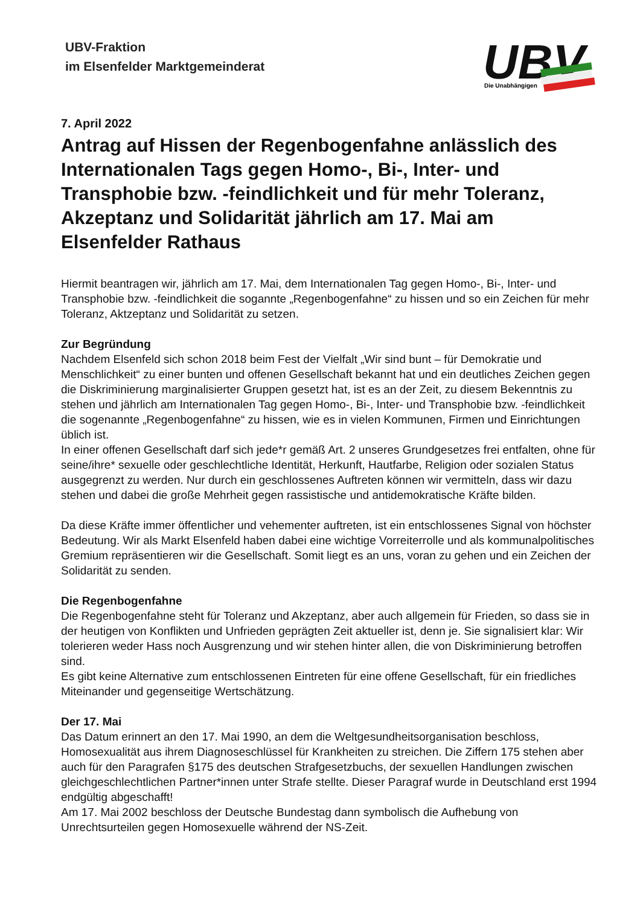UBV-Fraktion
im Elsenfelder Marktgemeinderat
UBV
Die Unabhängigen
7. April 2022
Antrag auf Hissen der Regenbogenfahne anlässlich des Internationalen Tags gegen Homo-, Bi-, Inter- und Transphobie bzw. -feindlichkeit und für mehr Toleranz, Akzeptanz und Solidarität jährlich am 17. Mai am Elsenfelder Rathaus
Hiermit beantragen wir, jährlich am 17. Mai, dem Internationalen Tag gegen Homo-, Bi-, Inter- und Transphobie bzw. -feindlichkeit die sogannte „Regenbogenfahne“ zu hissen und so ein Zeichen für mehr Toleranz, Aktzeptanz und Solidarität zu setzen.
Zur Begründung
Nachdem Elsenfeld sich schon 2018 beim Fest der Vielfalt „Wir sind bunt – für Demokratie und Menschlichkeit“ zu einer bunten und offenen Gesellschaft bekannt hat und ein deutliches Zeichen gegen die Diskriminierung marginalisierter Gruppen gesetzt hat, ist es an der Zeit, zu diesem Bekenntnis zu stehen und jährlich am Internationalen Tag gegen Homo-, Bi-, Inter- und Transphobie bzw. -feindlichkeit die sogenannte „Regenbogenfahne“ zu hissen, wie es in vielen Kommunen, Firmen und Einrichtungen üblich ist.
In einer offenen Gesellschaft darf sich jede*r gemäß Art. 2 unseres Grundgesetzes frei entfalten, ohne für seine/ihre* sexuelle oder geschlechtliche Identität, Herkunft, Hautfarbe, Religion oder sozialen Status ausgegrenzt zu werden. Nur durch ein geschlossenes Auftreten können wir vermitteln, dass wir dazu stehen und dabei die große Mehrheit gegen rassistische und antidemokratische Kräfte bilden.
Da diese Kräfte immer öffentlicher und vehementer auftreten, ist ein entschlossenes Signal von höchster Bedeutung. Wir als Markt Elsenfeld haben dabei eine wichtige Vorreiterrolle und als kommunalpolitisches Gremium repräsentieren wir die Gesellschaft. Somit liegt es an uns, voran zu gehen und ein Zeichen der Solidarität zu senden.
Die Regenbogenfahne
Die Regenbogenfahne steht für Toleranz und Akzeptanz, aber auch allgemein für Frieden, so dass sie in der heutigen von Konflikten und Unfrieden geprägten Zeit aktueller ist, denn je. Sie signalisiert klar: Wir tolerieren weder Hass noch Ausgrenzung und wir stehen hinter allen, die von Diskriminierung betroffen sind.
Es gibt keine Alternative zum entschlossenen Eintreten für eine offene Gesellschaft, für ein friedliches Miteinander und gegenseitige Wertschätzung.
Der 17. Mai
Das Datum erinnert an den 17. Mai 1990, an dem die Weltgesundheitsorganisation beschloss, Homosexualität aus ihrem Diagnoseschlüssel für Krankheiten zu streichen. Die Ziffern 175 stehen aber auch für den Paragrafen §175 des deutschen Strafgesetzbuchs, der sexuellen Handlungen zwischen gleichgeschlechtlichen Partner*innen unter Strafe stellte. Dieser Paragraf wurde in Deutschland erst 1994 endgültig abgeschafft!
Am 17. Mai 2002 beschloss der Deutsche Bundestag dann symbolisch die Aufhebung von Unrechtsurteilen gegen Homosexuelle während der NS-Zeit.